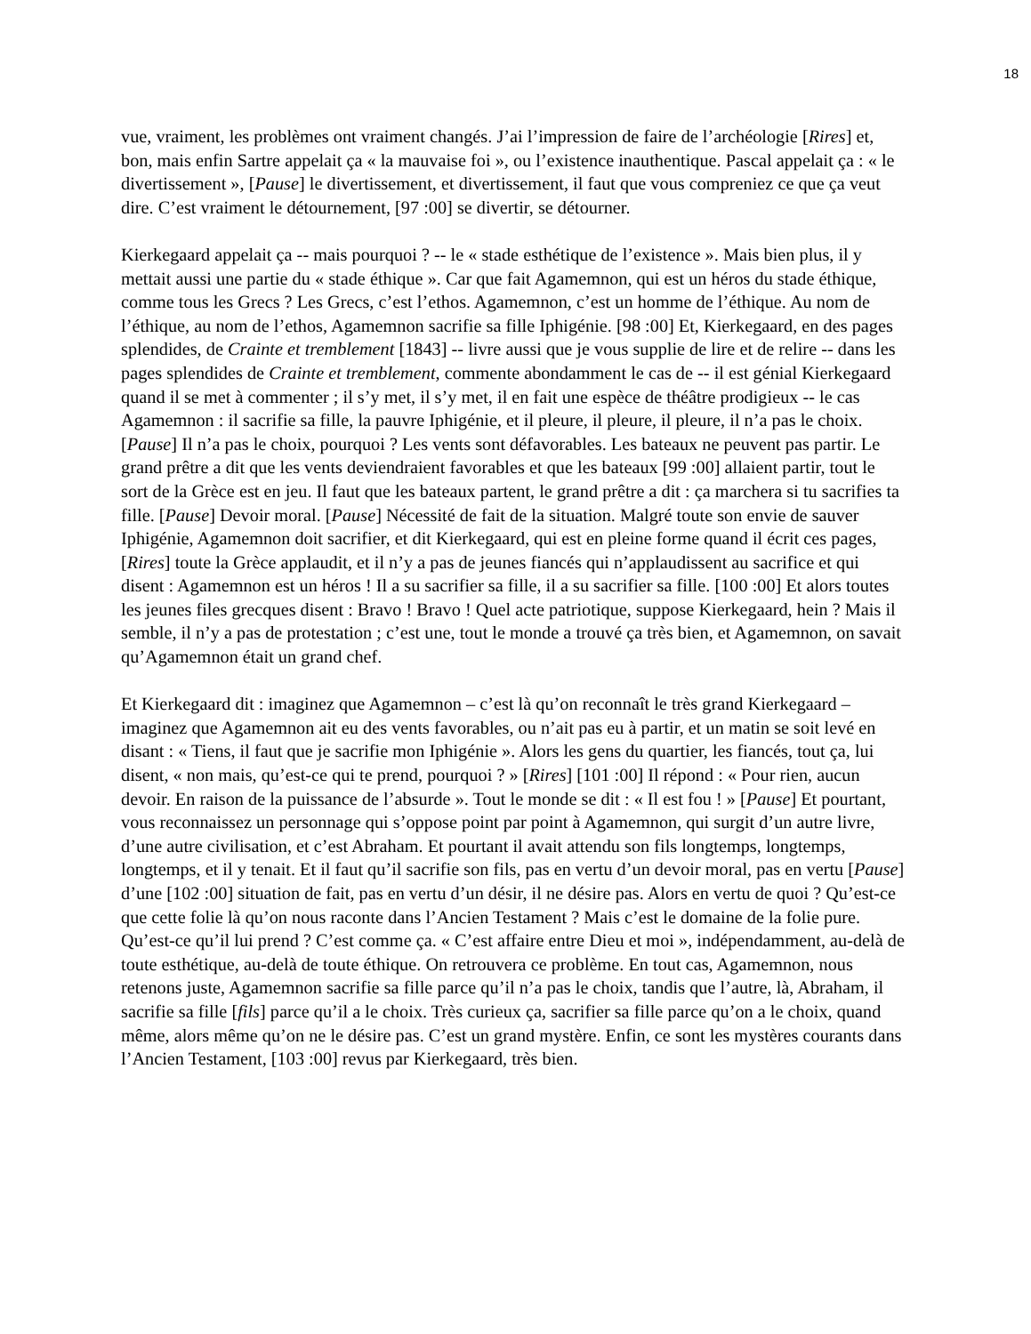18
vue, vraiment, les problèmes ont vraiment changés. J’ai l’impression de faire de l’archéologie [Rires] et, bon, mais enfin Sartre appelait ça « la mauvaise foi », ou l’existence inauthentique. Pascal appelait ça : « le divertissement », [Pause] le divertissement, et divertissement, il faut que vous compreniez ce que ça veut dire. C’est vraiment le détournement, [97 :00] se divertir, se détourner.
Kierkegaard appelait ça -- mais pourquoi ? -- le « stade esthétique de l’existence ». Mais bien plus, il y mettait aussi une partie du « stade éthique ». Car que fait Agamemnon, qui est un héros du stade éthique, comme tous les Grecs ? Les Grecs, c’est l’ethos. Agamemnon, c’est un homme de l’éthique. Au nom de l’éthique, au nom de l’ethos, Agamemnon sacrifie sa fille Iphigénie. [98 :00] Et, Kierkegaard, en des pages splendides, de Crainte et tremblement [1843] -- livre aussi que je vous supplie de lire et de relire -- dans les pages splendides de Crainte et tremblement, commente abondamment le cas de -- il est génial Kierkegaard quand il se met à commenter ; il s’y met, il s’y met, il en fait une espèce de théâtre prodigieux -- le cas Agamemnon : il sacrifie sa fille, la pauvre Iphigénie, et il pleure, il pleure, il pleure, il n’a pas le choix. [Pause] Il n’a pas le choix, pourquoi ? Les vents sont défavorables. Les bateaux ne peuvent pas partir. Le grand prêtre a dit que les vents deviendraient favorables et que les bateaux [99 :00] allaient partir, tout le sort de la Grèce est en jeu. Il faut que les bateaux partent, le grand prêtre a dit : ça marchera si tu sacrifies ta fille. [Pause] Devoir moral. [Pause] Nécessité de fait de la situation. Malgré toute son envie de sauver Iphigénie, Agamemnon doit sacrifier, et dit Kierkegaard, qui est en pleine forme quand il écrit ces pages, [Rires] toute la Grèce applaudit, et il n’y a pas de jeunes fiancés qui n’applaudissent au sacrifice et qui disent : Agamemnon est un héros ! Il a su sacrifier sa fille, il a su sacrifier sa fille. [100 :00] Et alors toutes les jeunes files grecques disent : Bravo ! Bravo ! Quel acte patriotique, suppose Kierkegaard, hein ? Mais il semble, il n’y a pas de protestation ; c’est une, tout le monde a trouvé ça très bien, et Agamemnon, on savait qu’Agamemnon était un grand chef.
Et Kierkegaard dit : imaginez que Agamemnon – c’est là qu’on reconnaît le très grand Kierkegaard – imaginez que Agamemnon ait eu des vents favorables, ou n’ait pas eu à partir, et un matin se soit levé en disant : « Tiens, il faut que je sacrifie mon Iphigénie ». Alors les gens du quartier, les fiancés, tout ça, lui disent, « non mais, qu’est-ce qui te prend, pourquoi ? » [Rires] [101 :00] Il répond : « Pour rien, aucun devoir. En raison de la puissance de l’absurde ». Tout le monde se dit : « Il est fou ! » [Pause] Et pourtant, vous reconnaissez un personnage qui s’oppose point par point à Agamemnon, qui surgit d’un autre livre, d’une autre civilisation, et c’est Abraham. Et pourtant il avait attendu son fils longtemps, longtemps, longtemps, et il y tenait. Et il faut qu’il sacrifie son fils, pas en vertu d’un devoir moral, pas en vertu [Pause] d’une [102 :00] situation de fait, pas en vertu d’un désir, il ne désire pas. Alors en vertu de quoi ? Qu’est-ce que cette folie là qu’on nous raconte dans l’Ancien Testament ? Mais c’est le domaine de la folie pure. Qu’est-ce qu’il lui prend ? C’est comme ça. « C’est affaire entre Dieu et moi », indépendamment, au-delà de toute esthétique, au-delà de toute éthique. On retrouvera ce problème. En tout cas, Agamemnon, nous retenons juste, Agamemnon sacrifie sa fille parce qu’il n’a pas le choix, tandis que l’autre, là, Abraham, il sacrifie sa fille [fils] parce qu’il a le choix. Très curieux ça, sacrifier sa fille parce qu’on a le choix, quand même, alors même qu’on ne le désire pas. C’est un grand mystère. Enfin, ce sont les mystères courants dans l’Ancien Testament, [103 :00] revus par Kierkegaard, très bien.